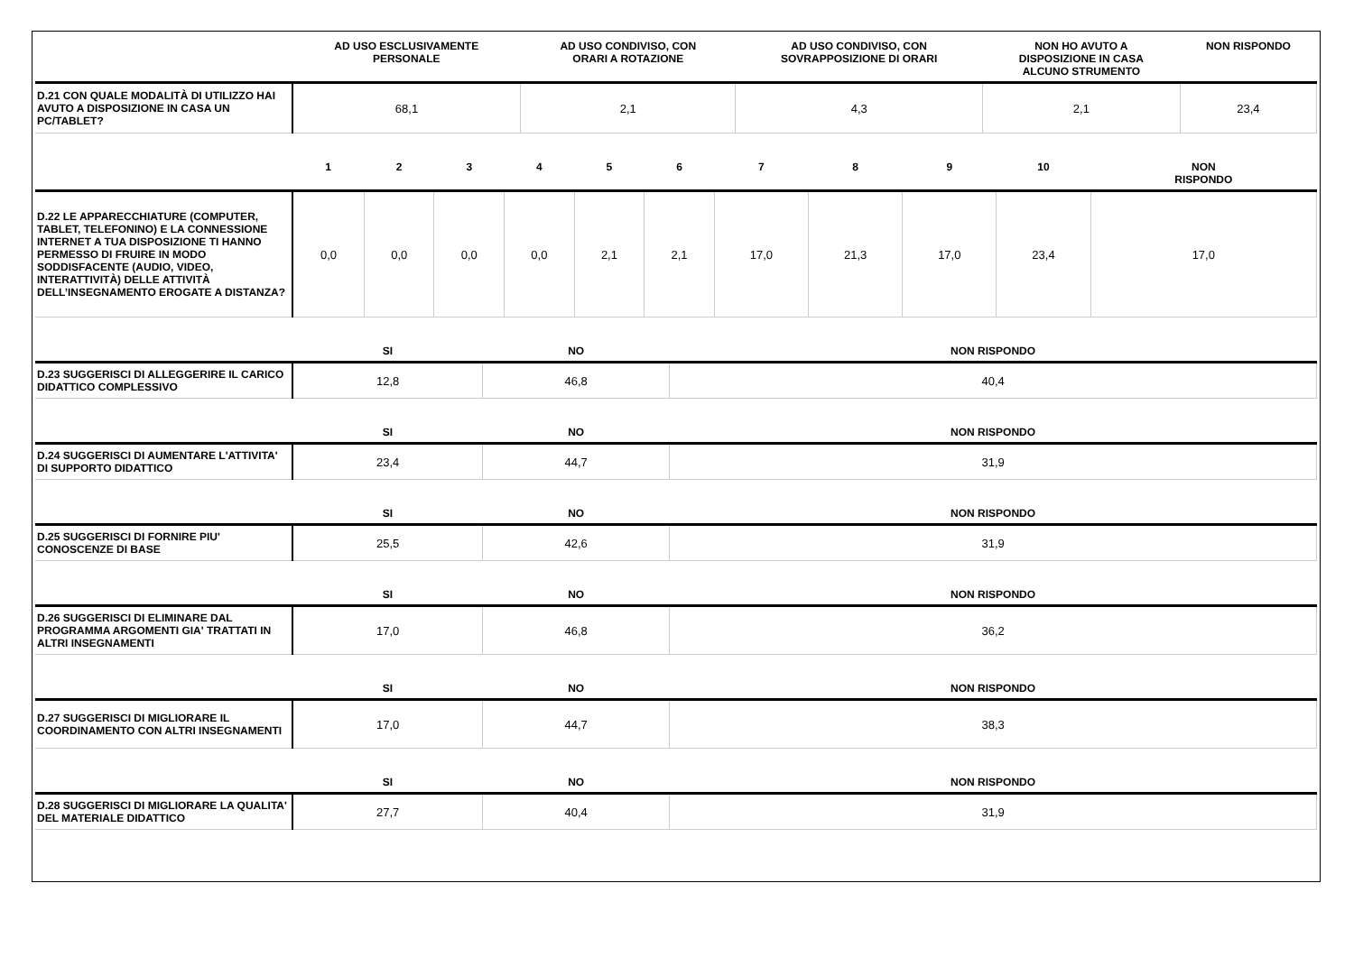| | AD USO ESCLUSIVAMENTE PERSONALE | AD USO CONDIVISO, CON ORARI A ROTAZIONE | AD USO CONDIVISO, CON SOVRAPPOSIZIONE DI ORARI | NON HO AVUTO A DISPOSIZIONE IN CASA ALCUNO STRUMENTO | NON RISPONDO |
| --- | --- | --- | --- | --- | --- |
| D.21 CON QUALE MODALITÀ DI UTILIZZO HAI AVUTO A DISPOSIZIONE IN CASA UN PC/TABLET? | 68,1 | 2,1 | 4,3 | 2,1 | 23,4 |
| | 1 | 2 | 3 | 4 | 5 | 6 | 7 | 8 | 9 | 10 | NON RISPONDO |
| --- | --- | --- | --- | --- | --- | --- | --- | --- | --- | --- | --- |
| D.22 LE APPARECCHIATURE (COMPUTER, TABLET, TELEFONINO) E LA CONNESSIONE INTERNET A TUA DISPOSIZIONE TI HANNO PERMESSO DI FRUIRE IN MODO SODDISFACENTE (AUDIO, VIDEO, INTERATTIVITÀ) DELLE ATTIVITÀ DELL’INSEGNAMENTO EROGATE A DISTANZA? | 0,0 | 0,0 | 0,0 | 0,0 | 2,1 | 2,1 | 17,0 | 21,3 | 17,0 | 23,4 | 17,0 |
| | SI | NO | NON RISPONDO |
| --- | --- | --- | --- |
| D.23 SUGGERISCI DI ALLEGGERIRE IL CARICO DIDATTICO COMPLESSIVO | 12,8 | 46,8 | 40,4 |
| | SI | NO | NON RISPONDO |
| --- | --- | --- | --- |
| D.24 SUGGERISCI DI AUMENTARE L'ATTIVITA' DI SUPPORTO DIDATTICO | 23,4 | 44,7 | 31,9 |
| | SI | NO | NON RISPONDO |
| --- | --- | --- | --- |
| D.25 SUGGERISCI DI FORNIRE PIU' CONOSCENZE DI BASE | 25,5 | 42,6 | 31,9 |
| | SI | NO | NON RISPONDO |
| --- | --- | --- | --- |
| D.26 SUGGERISCI DI ELIMINARE DAL PROGRAMMA ARGOMENTI GIA' TRATTATI IN ALTRI INSEGNAMENTI | 17,0 | 46,8 | 36,2 |
| | SI | NO | NON RISPONDO |
| --- | --- | --- | --- |
| D.27 SUGGERISCI DI MIGLIORARE IL COORDINAMENTO CON ALTRI INSEGNAMENTI | 17,0 | 44,7 | 38,3 |
| | SI | NO | NON RISPONDO |
| --- | --- | --- | --- |
| D.28 SUGGERISCI DI MIGLIORARE LA QUALITA' DEL MATERIALE DIDATTICO | 27,7 | 40,4 | 31,9 |